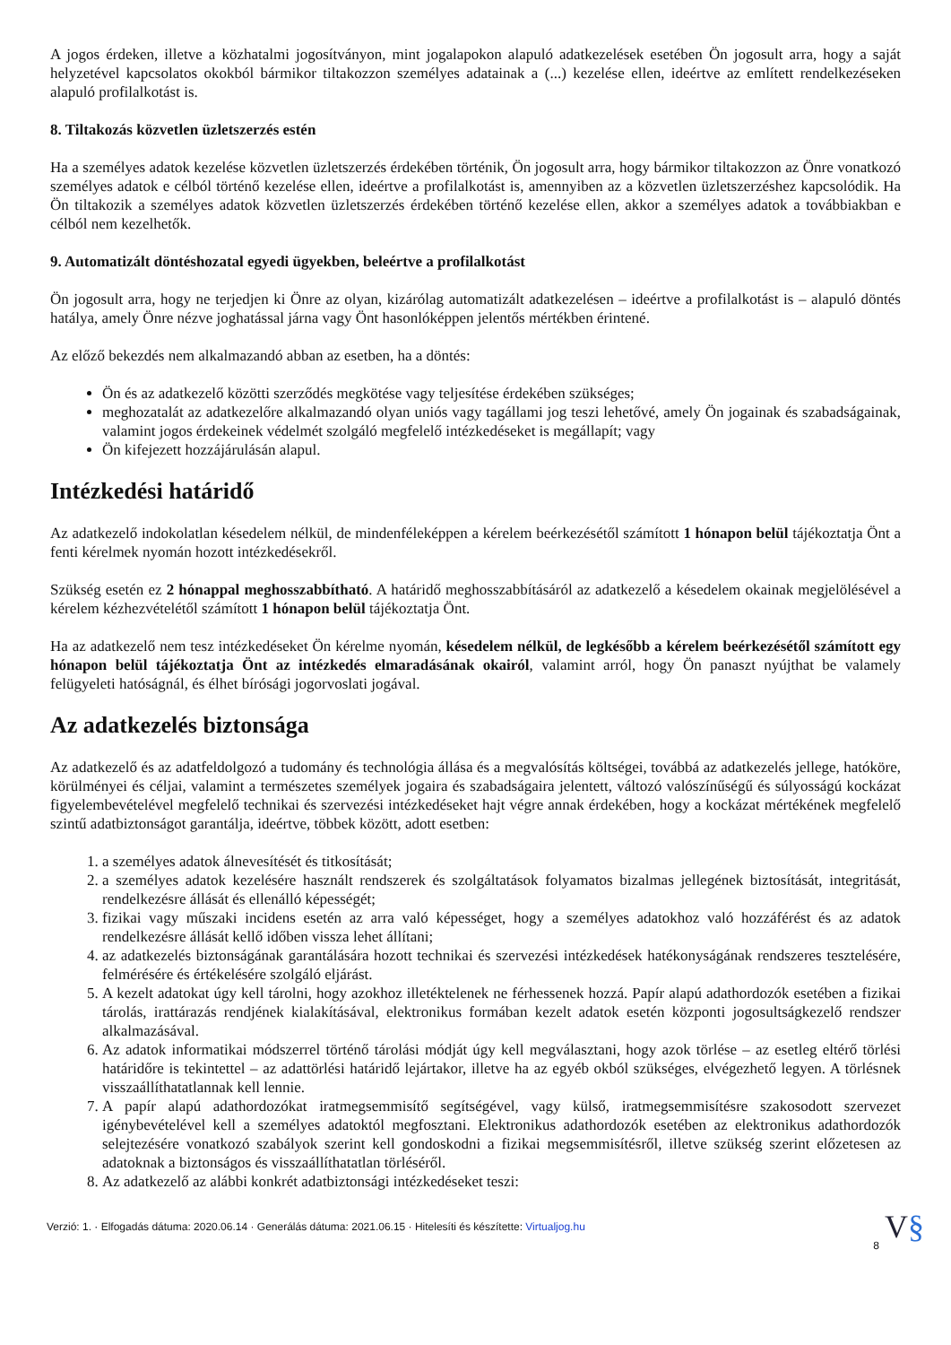A jogos érdeken, illetve a közhatalmi jogosítványon, mint jogalapokon alapuló adatkezelések esetében Ön jogosult arra, hogy a saját helyzetével kapcsolatos okokból bármikor tiltakozzon személyes adatainak a (...) kezelése ellen, ideértve az említett rendelkezéseken alapuló profilalkotást is.
8. Tiltakozás közvetlen üzletszerzés estén
Ha a személyes adatok kezelése közvetlen üzletszerzés érdekében történik, Ön jogosult arra, hogy bármikor tiltakozzon az Önre vonatkozó személyes adatok e célból történő kezelése ellen, ideértve a profilalkotást is, amennyiben az a közvetlen üzletszerzéshez kapcsolódik. Ha Ön tiltakozik a személyes adatok közvetlen üzletszerzés érdekében történő kezelése ellen, akkor a személyes adatok a továbbiakban e célból nem kezelhetők.
9. Automatizált döntéshozatal egyedi ügyekben, beleértve a profilalkotást
Ön jogosult arra, hogy ne terjedjen ki Önre az olyan, kizárólag automatizált adatkezelésen – ideértve a profilalkotást is – alapuló döntés hatálya, amely Önre nézve joghatással járna vagy Önt hasonlóképpen jelentős mértékben érintené.
Az előző bekezdés nem alkalmazandó abban az esetben, ha a döntés:
Ön és az adatkezelő közötti szerződés megkötése vagy teljesítése érdekében szükséges;
meghozatalát az adatkezelőre alkalmazandó olyan uniós vagy tagállami jog teszi lehetővé, amely Ön jogainak és szabadságainak, valamint jogos érdekeinek védelmét szolgáló megfelelő intézkedéseket is megállapít; vagy
Ön kifejezett hozzájárulásán alapul.
Intézkedési határidő
Az adatkezelő indokolatlan késedelem nélkül, de mindenféleképpen a kérelem beérkezésétől számított 1 hónapon belül tájékoztatja Önt a fenti kérelmek nyomán hozott intézkedésekről.
Szükség esetén ez 2 hónappal meghosszabbítható. A határidő meghosszabbításáról az adatkezelő a késedelem okainak megjelölésével a kérelem kézhezvételétől számított 1 hónapon belül tájékoztatja Önt.
Ha az adatkezelő nem tesz intézkedéseket Ön kérelme nyomán, késedelem nélkül, de legkésőbb a kérelem beérkezésétől számított egy hónapon belül tájékoztatja Önt az intézkedés elmaradásának okairól, valamint arról, hogy Ön panaszt nyújthat be valamely felügyeleti hatóságnál, és élhet bírósági jogorvoslati jogával.
Az adatkezelés biztonsága
Az adatkezelő és az adatfeldolgozó a tudomány és technológia állása és a megvalósítás költségei, továbbá az adatkezelés jellege, hatóköre, körülményei és céljai, valamint a természetes személyek jogaira és szabadságaira jelentett, változó valószínűségű és súlyosságú kockázat figyelembevételével megfelelő technikai és szervezési intézkedéseket hajt végre annak érdekében, hogy a kockázat mértékének megfelelő szintű adatbiztonságot garantálja, ideértve, többek között, adott esetben:
1. a személyes adatok álnevesítését és titkosítását;
2. a személyes adatok kezelésére használt rendszerek és szolgáltatások folyamatos bizalmas jellegének biztosítását, integritását, rendelkezésre állását és ellenálló képességét;
3. fizikai vagy műszaki incidens esetén az arra való képességet, hogy a személyes adatokhoz való hozzáférést és az adatok rendelkezésre állását kellő időben vissza lehet állítani;
4. az adatkezelés biztonságának garantálására hozott technikai és szervezési intézkedések hatékonyságának rendszeres tesztelésére, felmérésére és értékelésére szolgáló eljárást.
5. A kezelt adatokat úgy kell tárolni, hogy azokhoz illetéktelenek ne férhessenek hozzá. Papír alapú adathordozók esetében a fizikai tárolás, irattárazás rendjének kialakításával, elektronikus formában kezelt adatok esetén központi jogosultságkezelő rendszer alkalmazásával.
6. Az adatok informatikai módszerrel történő tárolási módját úgy kell megválasztani, hogy azok törlése – az esetleg eltérő törlési határidőre is tekintettel – az adattörlési határidő lejártakor, illetve ha az egyéb okból szükséges, elvégezhető legyen. A törlésnek visszaállíthatatlannak kell lennie.
7. A papír alapú adathordozókat iratmegsemmisítő segítségével, vagy külső, iratmegsemmisítésre szakosodott szervezet igénybevételével kell a személyes adatoktól megfosztani. Elektronikus adathordozók esetében az elektronikus adathordozók selejtezésére vonatkozó szabályok szerint kell gondoskodni a fizikai megsemmisítésről, illetve szükség szerint előzetesen az adatoknak a biztonságos és visszaállíthatatlan törléséről.
8. Az adatkezelő az alábbi konkrét adatbiztonsági intézkedéseket teszi:
Verzió: 1. · Elfogadás dátuma: 2020.06.14 · Generálás dátuma: 2021.06.15 · Hitelesíti és készítette: Virtualjog.hu V§
8